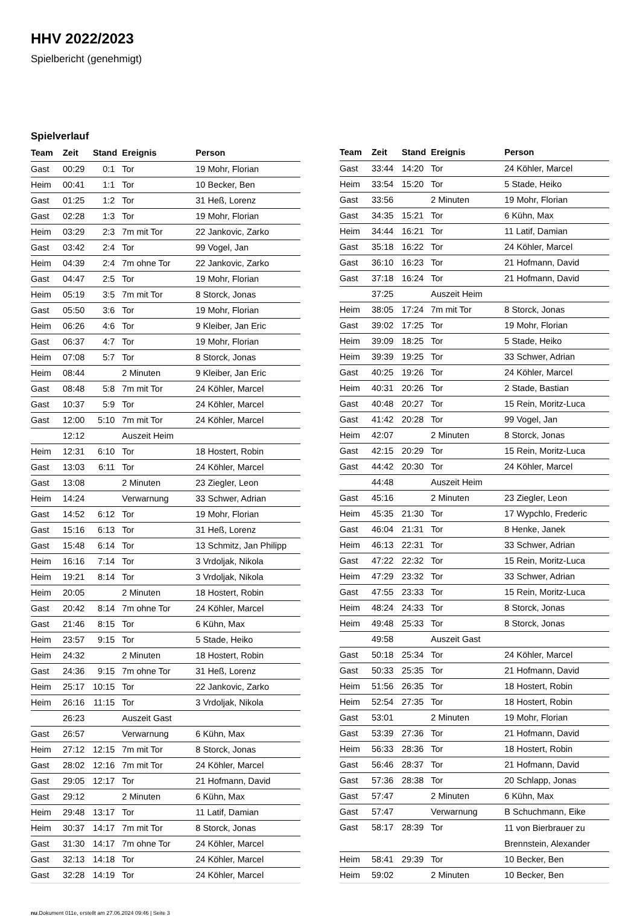HHV 2022/2023
Spielbericht (genehmigt)
Spielverlauf
| Team | Zeit | Stand | Ereignis | Person |
| --- | --- | --- | --- | --- |
| Gast | 00:29 | 0:1 | Tor | 19 Mohr, Florian |
| Heim | 00:41 | 1:1 | Tor | 10 Becker, Ben |
| Gast | 01:25 | 1:2 | Tor | 31 Heß, Lorenz |
| Gast | 02:28 | 1:3 | Tor | 19 Mohr, Florian |
| Heim | 03:29 | 2:3 | 7m mit Tor | 22 Jankovic, Zarko |
| Gast | 03:42 | 2:4 | Tor | 99 Vogel, Jan |
| Heim | 04:39 | 2:4 | 7m ohne Tor | 22 Jankovic, Zarko |
| Gast | 04:47 | 2:5 | Tor | 19 Mohr, Florian |
| Heim | 05:19 | 3:5 | 7m mit Tor | 8 Storck, Jonas |
| Gast | 05:50 | 3:6 | Tor | 19 Mohr, Florian |
| Heim | 06:26 | 4:6 | Tor | 9 Kleiber, Jan Eric |
| Gast | 06:37 | 4:7 | Tor | 19 Mohr, Florian |
| Heim | 07:08 | 5:7 | Tor | 8 Storck, Jonas |
| Heim | 08:44 | | 2 Minuten | 9 Kleiber, Jan Eric |
| Gast | 08:48 | 5:8 | 7m mit Tor | 24 Köhler, Marcel |
| Gast | 10:37 | 5:9 | Tor | 24 Köhler, Marcel |
| Gast | 12:00 | 5:10 | 7m mit Tor | 24 Köhler, Marcel |
| | 12:12 | | Auszeit Heim | |
| Heim | 12:31 | 6:10 | Tor | 18 Hostert, Robin |
| Gast | 13:03 | 6:11 | Tor | 24 Köhler, Marcel |
| Gast | 13:08 | | 2 Minuten | 23 Ziegler, Leon |
| Heim | 14:24 | | Verwarnung | 33 Schwer, Adrian |
| Gast | 14:52 | 6:12 | Tor | 19 Mohr, Florian |
| Gast | 15:16 | 6:13 | Tor | 31 Heß, Lorenz |
| Gast | 15:48 | 6:14 | Tor | 13 Schmitz, Jan Philipp |
| Heim | 16:16 | 7:14 | Tor | 3 Vrdoljak, Nikola |
| Heim | 19:21 | 8:14 | Tor | 3 Vrdoljak, Nikola |
| Heim | 20:05 | | 2 Minuten | 18 Hostert, Robin |
| Gast | 20:42 | 8:14 | 7m ohne Tor | 24 Köhler, Marcel |
| Gast | 21:46 | 8:15 | Tor | 6 Kühn, Max |
| Heim | 23:57 | 9:15 | Tor | 5 Stade, Heiko |
| Heim | 24:32 | | 2 Minuten | 18 Hostert, Robin |
| Gast | 24:36 | 9:15 | 7m ohne Tor | 31 Heß, Lorenz |
| Heim | 25:17 | 10:15 | Tor | 22 Jankovic, Zarko |
| Heim | 26:16 | 11:15 | Tor | 3 Vrdoljak, Nikola |
| | 26:23 | | Auszeit Gast | |
| Gast | 26:57 | | Verwarnung | 6 Kühn, Max |
| Heim | 27:12 | 12:15 | 7m mit Tor | 8 Storck, Jonas |
| Gast | 28:02 | 12:16 | 7m mit Tor | 24 Köhler, Marcel |
| Gast | 29:05 | 12:17 | Tor | 21 Hofmann, David |
| Gast | 29:12 | | 2 Minuten | 6 Kühn, Max |
| Heim | 29:48 | 13:17 | Tor | 11 Latif, Damian |
| Heim | 30:37 | 14:17 | 7m mit Tor | 8 Storck, Jonas |
| Gast | 31:30 | 14:17 | 7m ohne Tor | 24 Köhler, Marcel |
| Gast | 32:13 | 14:18 | Tor | 24 Köhler, Marcel |
| Gast | 32:28 | 14:19 | Tor | 24 Köhler, Marcel |
| Team | Zeit | Stand | Ereignis | Person |
| --- | --- | --- | --- | --- |
| Gast | 33:44 | 14:20 | Tor | 24 Köhler, Marcel |
| Heim | 33:54 | 15:20 | Tor | 5 Stade, Heiko |
| Gast | 33:56 | | 2 Minuten | 19 Mohr, Florian |
| Gast | 34:35 | 15:21 | Tor | 6 Kühn, Max |
| Heim | 34:44 | 16:21 | Tor | 11 Latif, Damian |
| Gast | 35:18 | 16:22 | Tor | 24 Köhler, Marcel |
| Gast | 36:10 | 16:23 | Tor | 21 Hofmann, David |
| Gast | 37:18 | 16:24 | Tor | 21 Hofmann, David |
| | 37:25 | | Auszeit Heim | |
| Heim | 38:05 | 17:24 | 7m mit Tor | 8 Storck, Jonas |
| Gast | 39:02 | 17:25 | Tor | 19 Mohr, Florian |
| Heim | 39:09 | 18:25 | Tor | 5 Stade, Heiko |
| Heim | 39:39 | 19:25 | Tor | 33 Schwer, Adrian |
| Gast | 40:25 | 19:26 | Tor | 24 Köhler, Marcel |
| Heim | 40:31 | 20:26 | Tor | 2 Stade, Bastian |
| Gast | 40:48 | 20:27 | Tor | 15 Rein, Moritz-Luca |
| Gast | 41:42 | 20:28 | Tor | 99 Vogel, Jan |
| Heim | 42:07 | | 2 Minuten | 8 Storck, Jonas |
| Gast | 42:15 | 20:29 | Tor | 15 Rein, Moritz-Luca |
| Gast | 44:42 | 20:30 | Tor | 24 Köhler, Marcel |
| | 44:48 | | Auszeit Heim | |
| Gast | 45:16 | | 2 Minuten | 23 Ziegler, Leon |
| Heim | 45:35 | 21:30 | Tor | 17 Wypchlo, Frederic |
| Gast | 46:04 | 21:31 | Tor | 8 Henke, Janek |
| Heim | 46:13 | 22:31 | Tor | 33 Schwer, Adrian |
| Gast | 47:22 | 22:32 | Tor | 15 Rein, Moritz-Luca |
| Heim | 47:29 | 23:32 | Tor | 33 Schwer, Adrian |
| Gast | 47:55 | 23:33 | Tor | 15 Rein, Moritz-Luca |
| Heim | 48:24 | 24:33 | Tor | 8 Storck, Jonas |
| Heim | 49:48 | 25:33 | Tor | 8 Storck, Jonas |
| | 49:58 | | Auszeit Gast | |
| Gast | 50:18 | 25:34 | Tor | 24 Köhler, Marcel |
| Gast | 50:33 | 25:35 | Tor | 21 Hofmann, David |
| Heim | 51:56 | 26:35 | Tor | 18 Hostert, Robin |
| Heim | 52:54 | 27:35 | Tor | 18 Hostert, Robin |
| Gast | 53:01 | | 2 Minuten | 19 Mohr, Florian |
| Gast | 53:39 | 27:36 | Tor | 21 Hofmann, David |
| Heim | 56:33 | 28:36 | Tor | 18 Hostert, Robin |
| Gast | 56:46 | 28:37 | Tor | 21 Hofmann, David |
| Gast | 57:36 | 28:38 | Tor | 20 Schlapp, Jonas |
| Gast | 57:47 | | 2 Minuten | 6 Kühn, Max |
| Gast | 57:47 | | Verwarnung | B Schuchmann, Eike |
| Gast | 58:17 | 28:39 | Tor | 11 von Bierbrauer zu Brennstein, Alexander |
| Heim | 58:41 | 29:39 | Tor | 10 Becker, Ben |
| Heim | 59:02 | | 2 Minuten | 10 Becker, Ben |
nu.Dokument 011e, erstellt am 27.06.2024 09:46 | Seite 3